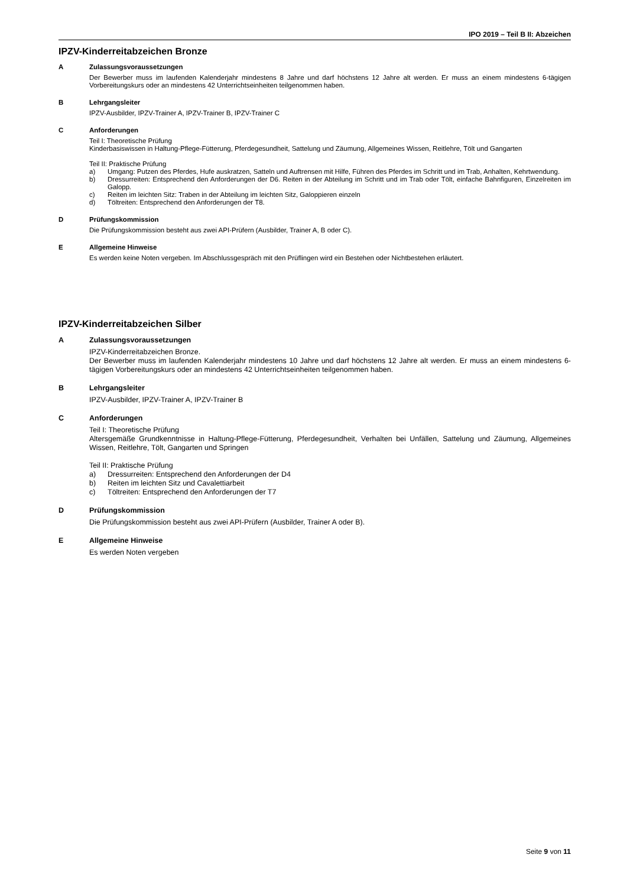IPO 2019 – Teil B II: Abzeichen
IPZV-Kinderreitabzeichen Bronze
A Zulassungsvoraussetzungen
Der Bewerber muss im laufenden Kalenderjahr mindestens 8 Jahre und darf höchstens 12 Jahre alt werden. Er muss an einem mindestens 6-tägigen Vorbereitungskurs oder an mindestens 42 Unterrichtseinheiten teilgenommen haben.
B Lehrgangsleiter
IPZV-Ausbilder, IPZV-Trainer A, IPZV-Trainer B, IPZV-Trainer C
C Anforderungen
Teil I: Theoretische Prüfung
Kinderbasiswissen in Haltung-Pflege-Fütterung, Pferdegesundheit, Sattelung und Zäumung, Allgemeines Wissen, Reitlehre, Tölt und Gangarten
Teil II: Praktische Prüfung
a) Umgang: Putzen des Pferdes, Hufe auskratzen, Satteln und Auftrensen mit Hilfe, Führen des Pferdes im Schritt und im Trab, Anhalten, Kehrtwendung.
b) Dressurreiten: Entsprechend den Anforderungen der D6. Reiten in der Abteilung im Schritt und im Trab oder Tölt, einfache Bahnfiguren, Einzelreiten im Galopp.
c) Reiten im leichten Sitz: Traben in der Abteilung im leichten Sitz, Galoppieren einzeln
d) Töltreiten: Entsprechend den Anforderungen der T8.
D Prüfungskommission
Die Prüfungskommission besteht aus zwei API-Prüfern (Ausbilder, Trainer A, B oder C).
E Allgemeine Hinweise
Es werden keine Noten vergeben. Im Abschlussgespräch mit den Prüflingen wird ein Bestehen oder Nichtbestehen erläutert.
IPZV-Kinderreitabzeichen Silber
A Zulassungsvoraussetzungen
IPZV-Kinderreitabzeichen Bronze.
Der Bewerber muss im laufenden Kalenderjahr mindestens 10 Jahre und darf höchstens 12 Jahre alt werden. Er muss an einem mindestens 6-tägigen Vorbereitungskurs oder an mindestens 42 Unterrichtseinheiten teilgenommen haben.
B Lehrgangsleiter
IPZV-Ausbilder, IPZV-Trainer A, IPZV-Trainer B
C Anforderungen
Teil I: Theoretische Prüfung
Altersgemäße Grundkenntnisse in Haltung-Pflege-Fütterung, Pferdegesundheit, Verhalten bei Unfällen, Sattelung und Zäumung, Allgemeines Wissen, Reitlehre, Tölt, Gangarten und Springen
Teil II: Praktische Prüfung
a) Dressurreiten: Entsprechend den Anforderungen der D4
b) Reiten im leichten Sitz und Cavalettiarbeit
c) Töltreiten: Entsprechend den Anforderungen der T7
D Prüfungskommission
Die Prüfungskommission besteht aus zwei API-Prüfern (Ausbilder, Trainer A oder B).
E Allgemeine Hinweise
Es werden Noten vergeben
Seite 9 von 11